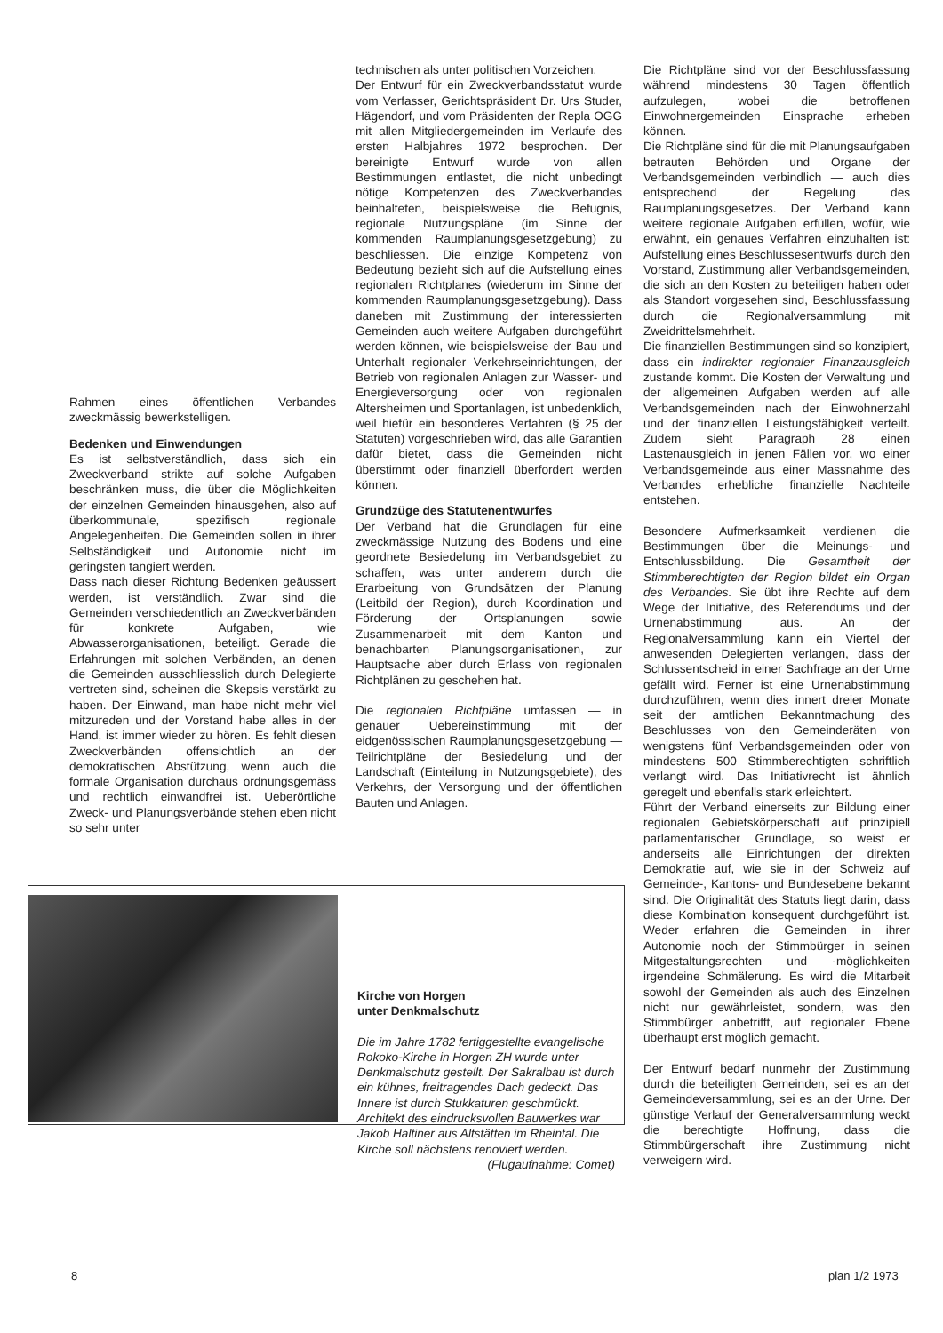Rahmen eines öffentlichen Verbandes zweckmässig bewerkstelligen.
Bedenken und Einwendungen
Es ist selbstverständlich, dass sich ein Zweckverband strikte auf solche Aufgaben beschränken muss, die über die Möglichkeiten der einzelnen Gemeinden hinausgehen, also auf überkommunale, spezifisch regionale Angelegenheiten. Die Gemeinden sollen in ihrer Selbständigkeit und Autonomie nicht im geringsten tangiert werden.
Dass nach dieser Richtung Bedenken geäussert werden, ist verständlich. Zwar sind die Gemeinden verschiedentlich an Zweckverbänden für konkrete Aufgaben, wie Abwasserorganisationen, beteiligt. Gerade die Erfahrungen mit solchen Verbänden, an denen die Gemeinden ausschliesslich durch Delegierte vertreten sind, scheinen die Skepsis verstärkt zu haben. Der Einwand, man habe nicht mehr viel mitzureden und der Vorstand habe alles in der Hand, ist immer wieder zu hören. Es fehlt diesen Zweckverbänden offensichtlich an der demokratischen Abstützung, wenn auch die formale Organisation durchaus ordnungsgemäss und rechtlich einwandfrei ist. Ueberörtliche Zweck- und Planungsverbände stehen eben nicht so sehr unter
technischen als unter politischen Vorzeichen.
Der Entwurf für ein Zweckverbandsstatut wurde vom Verfasser, Gerichtspräsident Dr. Urs Studer, Hägendorf, und vom Präsidenten der Repla OGG mit allen Mitgliedergemeinden im Verlaufe des ersten Halbjahres 1972 besprochen. Der bereinigte Entwurf wurde von allen Bestimmungen entlastet, die nicht unbedingt nötige Kompetenzen des Zweckverbandes beinhalteten, beispielsweise die Befugnis, regionale Nutzungspläne (im Sinne der kommenden Raumplanungsgesetzgebung) zu beschliessen. Die einzige Kompetenz von Bedeutung bezieht sich auf die Aufstellung eines regionalen Richtplanes (wiederum im Sinne der kommenden Raumplanungsgesetzgebung). Dass daneben mit Zustimmung der interessierten Gemeinden auch weitere Aufgaben durchgeführt werden können, wie beispielsweise der Bau und Unterhalt regionaler Verkehrseinrichtungen, der Betrieb von regionalen Anlagen zur Wasser- und Energieversorgung oder von regionalen Altersheimen und Sportanlagen, ist unbedenklich, weil hiefür ein besonderes Verfahren (§ 25 der Statuten) vorgeschrieben wird, das alle Garantien dafür bietet, dass die Gemeinden nicht überstimmt oder finanziell überfordert werden können.
Grundzüge des Statutenentwurfes
Der Verband hat die Grundlagen für eine zweckmässige Nutzung des Bodens und eine geordnete Besiedelung im Verbandsgebiet zu schaffen, was unter anderem durch die Erarbeitung von Grundsätzen der Planung (Leitbild der Region), durch Koordination und Förderung der Ortsplanungen sowie Zusammenarbeit mit dem Kanton und benachbarten Planungsorganisationen, zur Hauptsache aber durch Erlass von regionalen Richtplänen zu geschehen hat.
Die regionalen Richtpläne umfassen — in genauer Uebereinstimmung mit der eidgenössischen Raumplanungsgesetzgebung — Teilrichtpläne der Besiedelung und der Landschaft (Einteilung in Nutzungsgebiete), des Verkehrs, der Versorgung und der öffentlichen Bauten und Anlagen.
Die Richtpläne sind vor der Beschlussfassung während mindestens 30 Tagen öffentlich aufzulegen, wobei die betroffenen Einwohnergemeinden Einsprache erheben können.
Die Richtpläne sind für die mit Planungsaufgaben betrauten Behörden und Organe der Verbandsgemeinden verbindlich — auch dies entsprechend der Regelung des Raumplanungsgesetzes. Der Verband kann weitere regionale Aufgaben erfüllen, wofür, wie erwähnt, ein genaues Verfahren einzuhalten ist: Aufstellung eines Beschlussesentwurfs durch den Vorstand, Zustimmung aller Verbandsgemeinden, die sich an den Kosten zu beteiligen haben oder als Standort vorgesehen sind, Beschlussfassung durch die Regionalversammlung mit Zweidrittelsmehrheit.
Die finanziellen Bestimmungen sind so konzipiert, dass ein indirekter regionaler Finanzausgleich zustande kommt. Die Kosten der Verwaltung und der allgemeinen Aufgaben werden auf alle Verbandsgemeinden nach der Einwohnerzahl und der finanziellen Leistungsfähigkeit verteilt. Zudem sieht Paragraph 28 einen Lastenausgleich in jenen Fällen vor, wo einer Verbandsgemeinde aus einer Massnahme des Verbandes erhebliche finanzielle Nachteile entstehen.
Besondere Aufmerksamkeit verdienen die Bestimmungen über die Meinungs- und Entschlussbildung. Die Gesamtheit der Stimmberechtigten der Region bildet ein Organ des Verbandes. Sie übt ihre Rechte auf dem Wege der Initiative, des Referendums und der Urnenabstimmung aus. An der Regionalversammlung kann ein Viertel der anwesenden Delegierten verlangen, dass der Schlussentscheid in einer Sachfrage an der Urne gefällt wird. Ferner ist eine Urnenabstimmung durchzuführen, wenn dies innert dreier Monate seit der amtlichen Bekanntmachung des Beschlusses von den Gemeinderäten von wenigstens fünf Verbandsgemeinden oder von mindestens 500 Stimmberechtigten schriftlich verlangt wird. Das Initiativrecht ist ähnlich geregelt und ebenfalls stark erleichtert.
Führt der Verband einerseits zur Bildung einer regionalen Gebietskörperschaft auf prinzipiell parlamentarischer Grundlage, so weist er anderseits alle Einrichtungen der direkten Demokratie auf, wie sie in der Schweiz auf Gemeinde-, Kantons- und Bundesebene bekannt sind. Die Originalität des Statuts liegt darin, dass diese Kombination konsequent durchgeführt ist. Weder erfahren die Gemeinden in ihrer Autonomie noch der Stimmbürger in seinen Mitgestaltungsrechten und -möglichkeiten irgendeine Schmälerung. Es wird die Mitarbeit sowohl der Gemeinden als auch des Einzelnen nicht nur gewährleistet, sondern, was den Stimmbürger anbetrifft, auf regionaler Ebene überhaupt erst möglich gemacht.
Der Entwurf bedarf nunmehr der Zustimmung durch die beteiligten Gemeinden, sei es an der Gemeindeversammlung, sei es an der Urne. Der günstige Verlauf der Generalversammlung weckt die berechtigte Hoffnung, dass die Stimmbürgerschaft ihre Zustimmung nicht verweigern wird.
Kirche von Horgen
unter Denkmalschutz
Die im Jahre 1782 fertiggestellte evangelische Rokoko-Kirche in Horgen ZH wurde unter Denkmalschutz gestellt. Der Sakralbau ist durch ein kühnes, freitragendes Dach gedeckt. Das Innere ist durch Stukkaturen geschmückt. Architekt des eindrucksvollen Bauwerkes war Jakob Haltiner aus Altstätten im Rheintal. Die Kirche soll nächstens renoviert werden.
(Flugaufnahme: Comet)
8 plan 1/2 1973